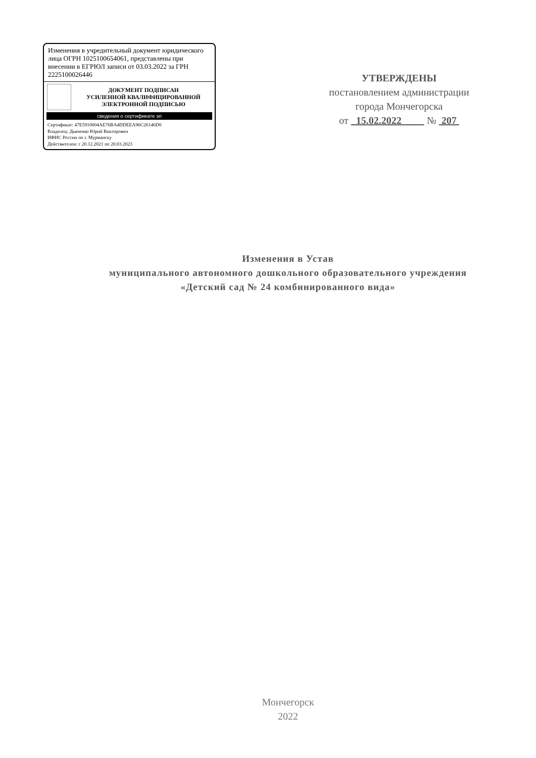Изменения в учредительный документ юридического лица ОГРН 1025100654061, представлены при внесении в ЕГРЮЛ записи от 03.03.2022 за ГРН 2225100026446
ДОКУМЕНТ ПОДПИСАН
УСИЛЕННОЙ КВАЛИФИЦИРОВАННОЙ
ЭЛЕКТРОННОЙ ПОДПИСЬЮ
сведения о сертификате эп
Сертификат: 47E5910004AE76BA4DDEEA96C26146D0
Владелец: Дьяченко Юрий Викторович
ИФНС России по г. Мурманску
Действителен: с 20.12.2021 по 20.03.2023
УТВЕРЖДЕНЫ
постановлением администрации
города Мончегорска
от 15.02.2022 № 207
Изменения в Устав
муниципального автономного дошкольного образовательного учреждения
«Детский сад № 24 комбинированного вида»
Мончегорск
2022